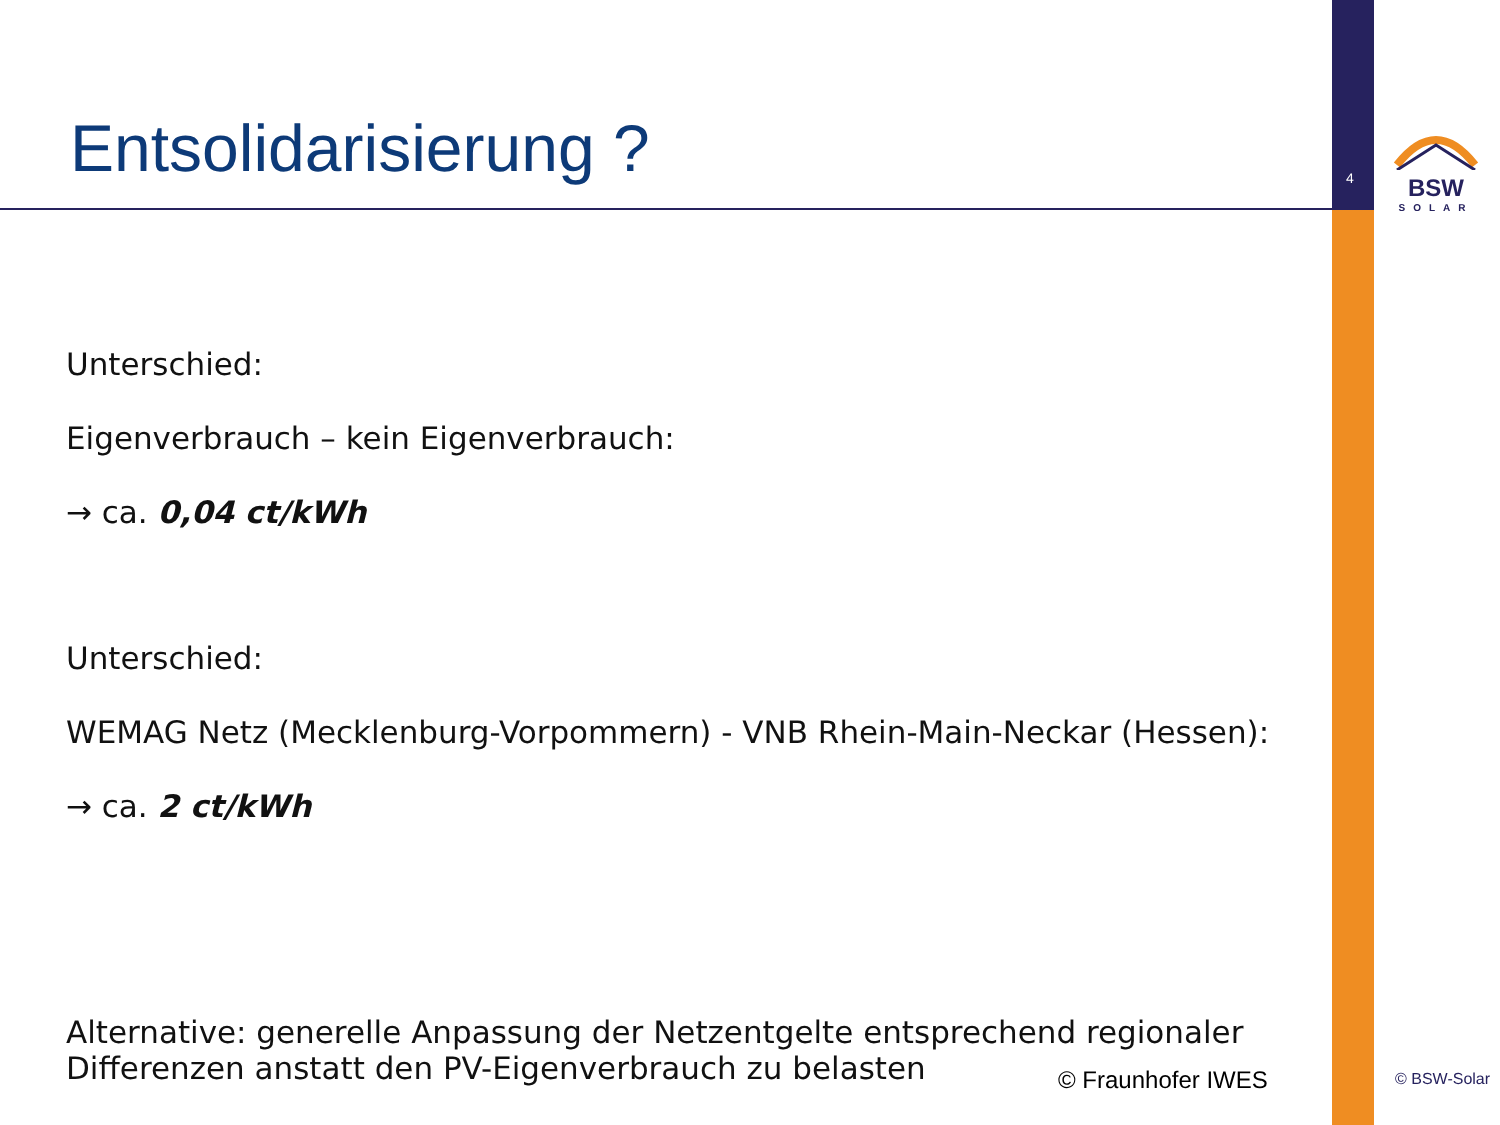4
BSW
SOLAR
Entsolidarisierung ?
Unterschied:
Eigenverbrauch – kein Eigenverbrauch:
→ ca. 0,04 ct/kWh
Unterschied:
WEMAG Netz (Mecklenburg-Vorpommern) - VNB Rhein-Main-Neckar (Hessen):
→ ca. 2 ct/kWh
Alternative: generelle Anpassung der Netzentgelte entsprechend regionaler
Differenzen anstatt den PV-Eigenverbrauch zu belasten
© Fraunhofer IWES © BSW-Solar